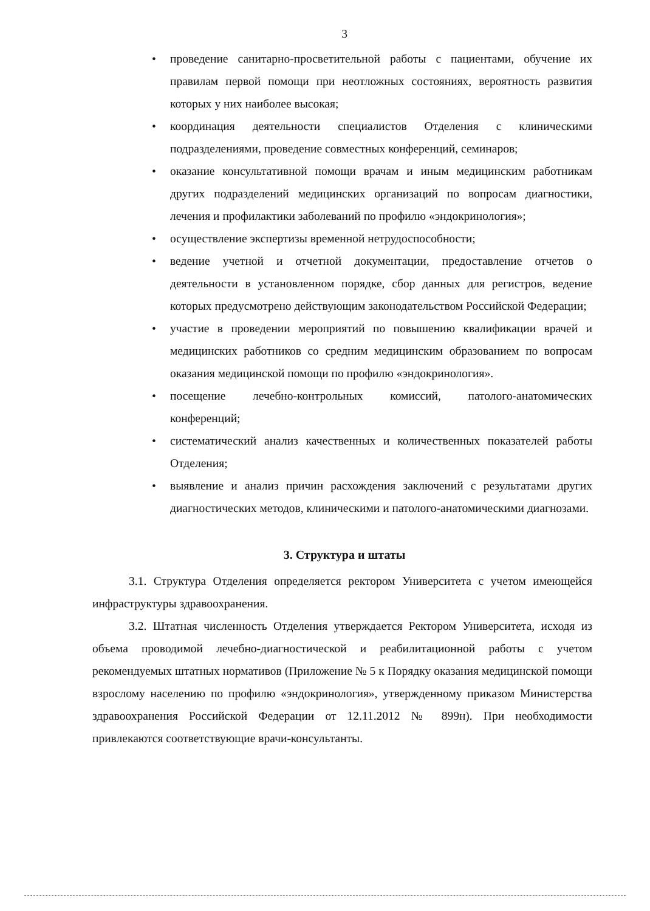3
• проведение санитарно-просветительной работы с пациентами, обучение их правилам первой помощи при неотложных состояниях, вероятность развития которых у них наиболее высокая;
• координация деятельности специалистов Отделения с клиническими подразделениями, проведение совместных конференций, семинаров;
• оказание консультативной помощи врачам и иным медицинским работникам других подразделений медицинских организаций по вопросам диагностики, лечения и профилактики заболеваний по профилю «эндокринология»;
• осуществление экспертизы временной нетрудоспособности;
• ведение учетной и отчетной документации, предоставление отчетов о деятельности в установленном порядке, сбор данных для регистров, ведение которых предусмотрено действующим законодательством Российской Федерации;
• участие в проведении мероприятий по повышению квалификации врачей и медицинских работников со средним медицинским образованием по вопросам оказания медицинской помощи по профилю «эндокринология».
• посещение лечебно-контрольных комиссий, патолого-анатомических конференций;
• систематический анализ качественных и количественных показателей работы Отделения;
• выявление и анализ причин расхождения заключений с результатами других диагностических методов, клиническими и патолого-анатомическими диагнозами.
3. Структура и штаты
3.1. Структура Отделения определяется ректором Университета с учетом имеющейся инфраструктуры здравоохранения.
3.2. Штатная численность Отделения утверждается Ректором Университета, исходя из объема проводимой лечебно-диагностической и реабилитационной работы с учетом рекомендуемых штатных нормативов (Приложение № 5 к Порядку оказания медицинской помощи взрослому населению по профилю «эндокринология», утвержденному приказом Министерства здравоохранения Российской Федерации от 12.11.2012 № 899н). При необходимости привлекаются соответствующие врачи-консультанты.